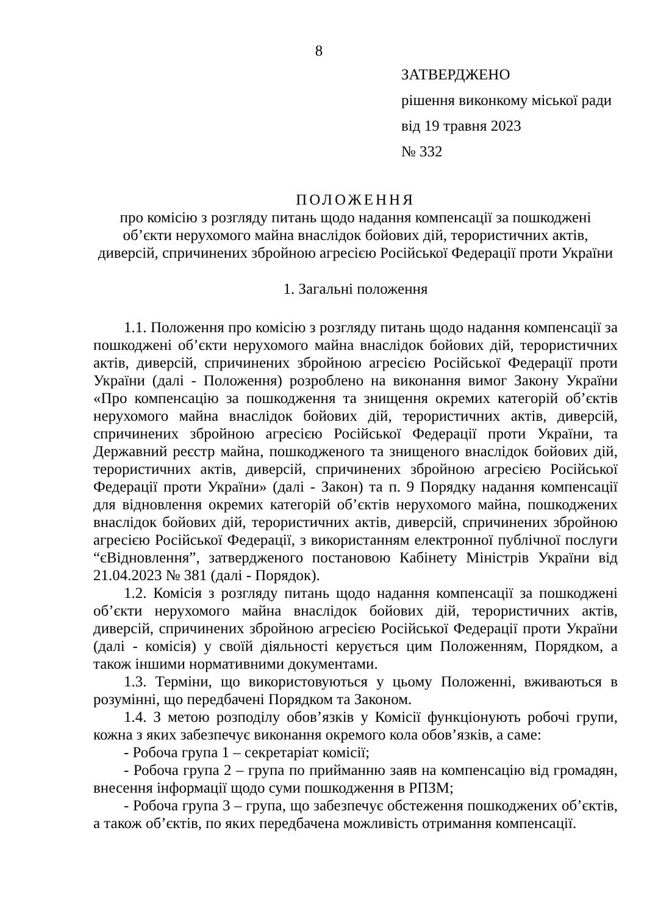8
ЗАТВЕРДЖЕНО
рішення виконкому міської ради
від 19 травня 2023
№ 332
ПОЛОЖЕННЯ
про комісію з розгляду питань щодо надання компенсації за пошкоджені
об’єкти нерухомого майна внаслідок бойових дій, терористичних актів,
диверсій, спричинених збройною агресією Російської Федерації проти України
1. Загальні положення
1.1. Положення про комісію з розгляду питань щодо надання компенсації за пошкоджені об’єкти нерухомого майна внаслідок бойових дій, терористичних актів, диверсій, спричинених збройною агресією Російської Федерації проти України (далі - Положення) розроблено на виконання вимог Закону України «Про компенсацію за пошкодження та знищення окремих категорій об’єктів нерухомого майна внаслідок бойових дій, терористичних актів, диверсій, спричинених збройною агресією Російської Федерації проти України, та Державний реєстр майна, пошкодженого та знищеного внаслідок бойових дій, терористичних актів, диверсій, спричинених збройною агресією Російської Федерації проти України» (далі - Закон) та п. 9 Порядку надання компенсації для відновлення окремих категорій об’єктів нерухомого майна, пошкоджених внаслідок бойових дій, терористичних актів, диверсій, спричинених збройною агресією Російської Федерації, з використанням електронної публічної послуги “єВідновлення”, затвердженого постановою Кабінету Міністрів України від 21.04.2023 № 381 (далі - Порядок).
1.2. Комісія з розгляду питань щодо надання компенсації за пошкоджені об’єкти нерухомого майна внаслідок бойових дій, терористичних актів, диверсій, спричинених збройною агресією Російської Федерації проти України (далі - комісія) у своїй діяльності керується цим Положенням, Порядком, а також іншими нормативними документами.
1.3. Терміни, що використовуються у цьому Положенні, вживаються в розумінні, що передбачені Порядком та Законом.
1.4. З метою розподілу обов’язків у Комісії функціонують робочі групи, кожна з яких забезпечує виконання окремого кола обов’язків, а саме:
- Робоча група 1 – секретаріат комісії;
- Робоча група 2 – група по прийманню заяв на компенсацію від громадян, внесення інформації щодо суми пошкодження в РПЗМ;
- Робоча група 3 – група, що забезпечує обстеження пошкоджених об’єктів, а також об’єктів, по яких передбачена можливість отримання компенсації.